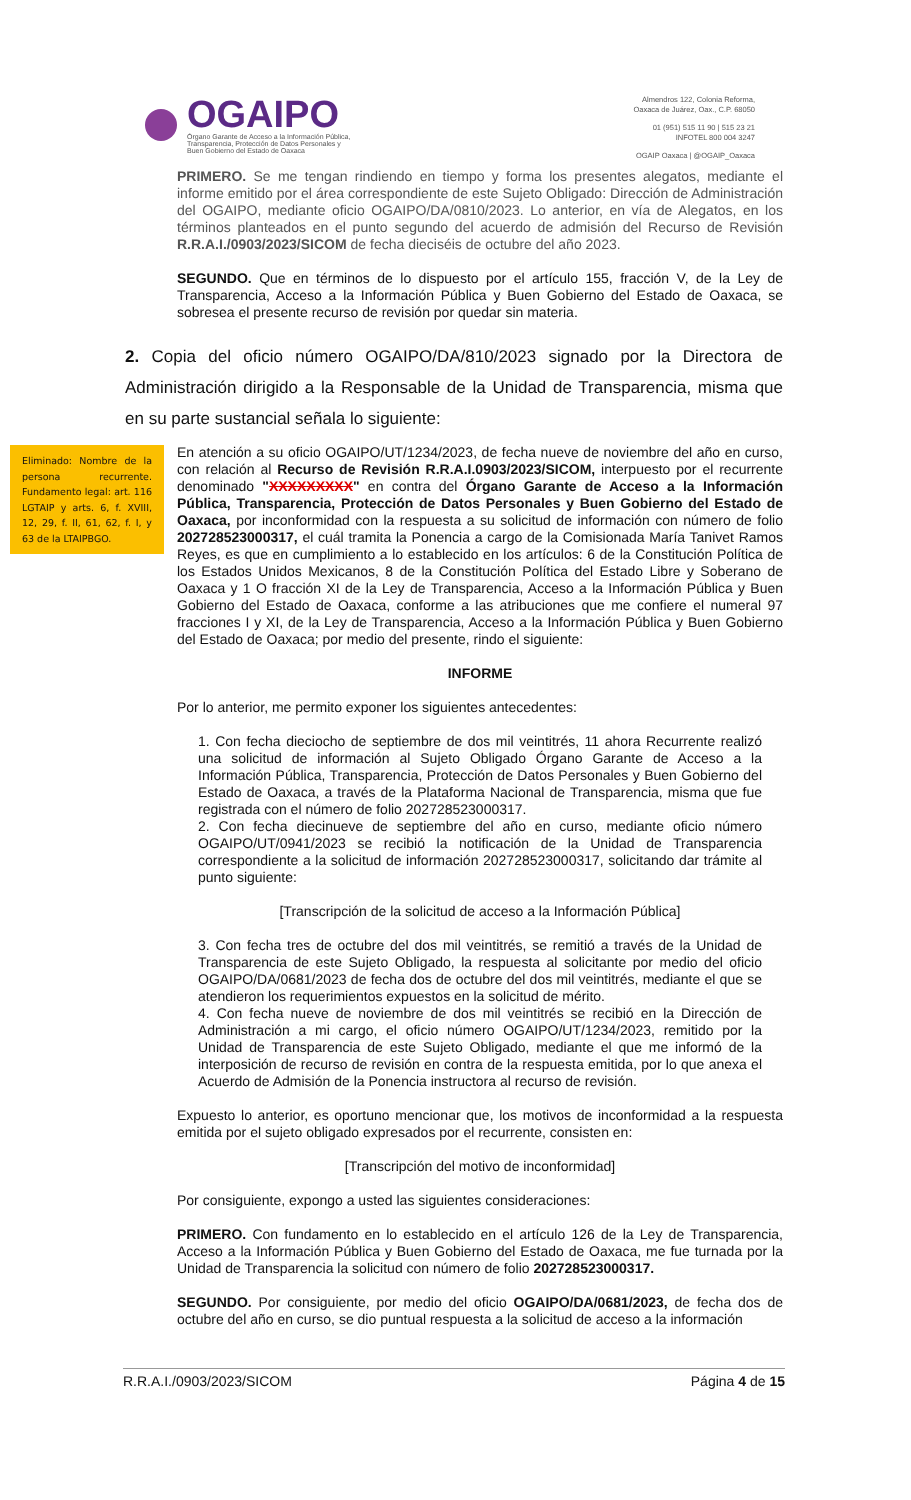OGAIPO
Órgano Garante de Acceso a la Información Pública,
Transparencia, Protección de Datos Personales y
Buen Gobierno del Estado de Oaxaca
Almendros 122, Colonia Reforma,
Oaxaca de Juárez, Oax., C.P. 68050
01 (951) 515 11 90 | 515 23 21
INFOTEL 800 004 3247
OGAIP Oaxaca | @OGAIP_Oaxaca
Eliminado: Nombre de la persona recurrente. Fundamento legal: art. 116 LGTAIP y arts. 6, f. XVIII, 12, 29, f. II, 61, 62, f. I, y 63 de la LTAIPBGO.
PRIMERO. Se me tengan rindiendo en tiempo y forma los presentes alegatos, mediante el informe emitido por el área correspondiente de este Sujeto Obligado: Dirección de Administración del OGAIPO, mediante oficio OGAIPO/DA/0810/2023. Lo anterior, en vía de Alegatos, en los términos planteados en el punto segundo del acuerdo de admisión del Recurso de Revisión R.R.A.I./0903/2023/SICOM de fecha dieciséis de octubre del año 2023.
SEGUNDO. Que en términos de lo dispuesto por el artículo 155, fracción V, de la Ley de Transparencia, Acceso a la Información Pública y Buen Gobierno del Estado de Oaxaca, se sobresea el presente recurso de revisión por quedar sin materia.
2. Copia del oficio número OGAIPO/DA/810/2023 signado por la Directora de Administración dirigido a la Responsable de la Unidad de Transparencia, misma que en su parte sustancial señala lo siguiente:
En atención a su oficio OGAIPO/UT/1234/2023, de fecha nueve de noviembre del año en curso, con relación al Recurso de Revisión R.R.A.I.0903/2023/SICOM, interpuesto por el recurrente denominado "XXXXXXXXX" en contra del Órgano Garante de Acceso a la Información Pública, Transparencia, Protección de Datos Personales y Buen Gobierno del Estado de Oaxaca, por inconformidad con la respuesta a su solicitud de información con número de folio 202728523000317, el cuál tramita la Ponencia a cargo de la Comisionada María Tanivet Ramos Reyes, es que en cumplimiento a lo establecido en los artículos: 6 de la Constitución Política de los Estados Unidos Mexicanos, 8 de la Constitución Política del Estado Libre y Soberano de Oaxaca y 1 O fracción XI de la Ley de Transparencia, Acceso a la Información Pública y Buen Gobierno del Estado de Oaxaca, conforme a las atribuciones que me confiere el numeral 97 fracciones I y XI, de la Ley de Transparencia, Acceso a la Información Pública y Buen Gobierno del Estado de Oaxaca; por medio del presente, rindo el siguiente:
INFORME
Por lo anterior, me permito exponer los siguientes antecedentes:
1. Con fecha dieciocho de septiembre de dos mil veintitrés, 11 ahora Recurrente realizó una solicitud de información al Sujeto Obligado Órgano Garante de Acceso a la Información Pública, Transparencia, Protección de Datos Personales y Buen Gobierno del Estado de Oaxaca, a través de la Plataforma Nacional de Transparencia, misma que fue registrada con el número de folio 202728523000317.
2. Con fecha diecinueve de septiembre del año en curso, mediante oficio número OGAIPO/UT/0941/2023 se recibió la notificación de la Unidad de Transparencia correspondiente a la solicitud de información 202728523000317, solicitando dar trámite al punto siguiente:
[Transcripción de la solicitud de acceso a la Información Pública]
3. Con fecha tres de octubre del dos mil veintitrés, se remitió a través de la Unidad de Transparencia de este Sujeto Obligado, la respuesta al solicitante por medio del oficio OGAIPO/DA/0681/2023 de fecha dos de octubre del dos mil veintitrés, mediante el que se atendieron los requerimientos expuestos en la solicitud de mérito.
4. Con fecha nueve de noviembre de dos mil veintitrés se recibió en la Dirección de Administración a mi cargo, el oficio número OGAIPO/UT/1234/2023, remitido por la Unidad de Transparencia de este Sujeto Obligado, mediante el que me informó de la interposición de recurso de revisión en contra de la respuesta emitida, por lo que anexa el Acuerdo de Admisión de la Ponencia instructora al recurso de revisión.
Expuesto lo anterior, es oportuno mencionar que, los motivos de inconformidad a la respuesta emitida por el sujeto obligado expresados por el recurrente, consisten en:
[Transcripción del motivo de inconformidad]
Por consiguiente, expongo a usted las siguientes consideraciones:
PRIMERO. Con fundamento en lo establecido en el artículo 126 de la Ley de Transparencia, Acceso a la Información Pública y Buen Gobierno del Estado de Oaxaca, me fue turnada por la Unidad de Transparencia la solicitud con número de folio 202728523000317.
SEGUNDO. Por consiguiente, por medio del oficio OGAIPO/DA/0681/2023, de fecha dos de octubre del año en curso, se dio puntual respuesta a la solicitud de acceso a la información
R.R.A.I./0903/2023/SICOM Página 4 de 15